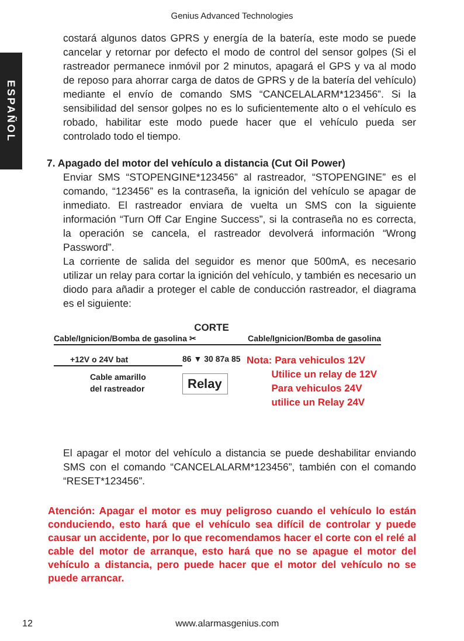Genius Advanced Technologies
ESPAÑOL
costará algunos datos GPRS y energía de la batería, este modo se puede cancelar y retornar por defecto el modo de control del sensor golpes (Si el rastreador permanece inmóvil por 2 minutos, apagará el GPS y va al modo de reposo para ahorrar carga de datos de GPRS y de la batería del vehículo) mediante el envío de comando SMS “CANCELALARM*123456”. Si la sensibilidad del sensor golpes no es lo suficientemente alto o el vehículo es robado, habilitar este modo puede hacer que el vehículo pueda ser controlado todo el tiempo.
7. Apagado del motor del vehículo a distancia (Cut Oil Power)
Enviar SMS “STOPENGINE*123456” al rastreador, “STOPENGINE” es el comando, “123456” es la contraseña, la ignición del vehículo se apagar de inmediato. El rastreador enviara de vuelta un SMS con la siguiente información “Turn Off Car Engine Success”, si la contraseña no es correcta, la operación se cancela, el rastreador devolverá información “Wrong Password”.
La corriente de salida del seguidor es menor que 500mA, es necesario utilizar un relay para cortar la ignición del vehículo, y también es necesario un diodo para añadir a proteger el cable de conducción rastreador, el diagrama es el siguiente:
CORTE
Cable/Ignicion/Bomba de gasolina ✂ Cable/Ignicion/Bomba de gasolina
+12V o 24V bat
Cable amarillo
del rastreador
86 ▼ 30 87a 85
Relay
Nota: Para vehiculos 12V
Utilice un relay de 12V
Para vehiculos 24V
utilice un Relay 24V
El apagar el motor del vehículo a distancia se puede deshabilitar enviando SMS con el comando “CANCELALARM*123456”, también con el comando “RESET*123456”.
Atención: Apagar el motor es muy peligroso cuando el vehículo lo están conduciendo, esto hará que el vehículo sea difícil de controlar y puede causar un accidente, por lo que recomendamos hacer el corte con el relé al cable del motor de arranque, esto hará que no se apague el motor del vehículo a distancia, pero puede hacer que el motor del vehículo no se puede arrancar.
12 www.alarmasgenius.com